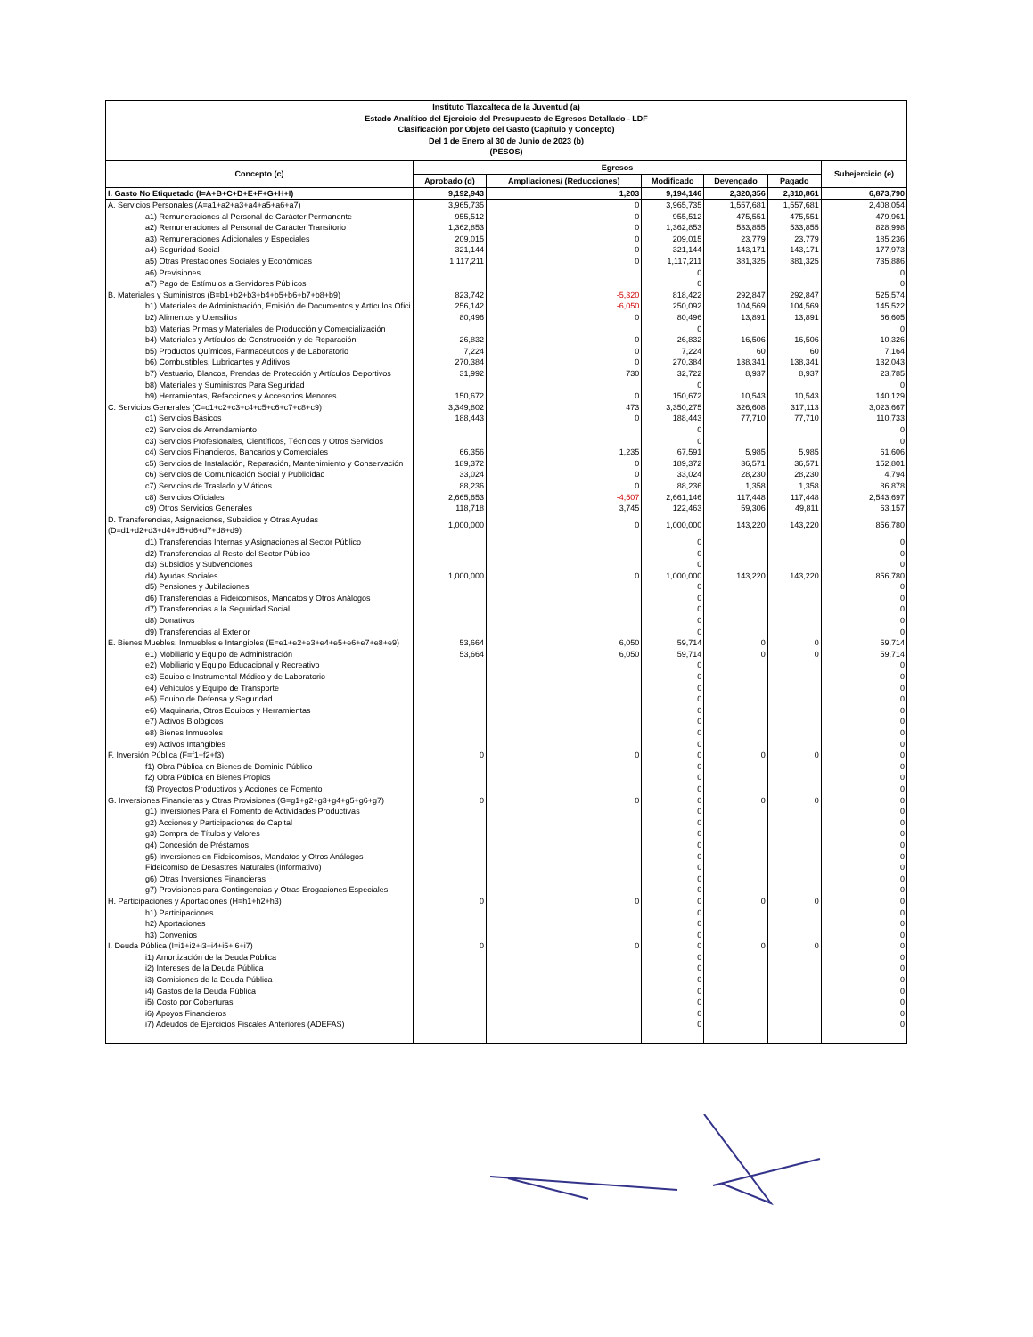Instituto Tlaxcalteca de la Juventud (a)
Estado Analítico del Ejercicio del Presupuesto de Egresos Detallado - LDF
Clasificación por Objeto del Gasto (Capítulo y Concepto)
Del 1 de Enero al 30 de Junio de 2023 (b)
(PESOS)
| Concepto (c) | Egresos | | | | | Subejercicio (e) |
| --- | --- | --- | --- | --- | --- | --- |
| | Aprobado (d) | Ampliaciones/ (Reducciones) | Modificado | Devengado | Pagado | |
| I. Gasto No Etiquetado (I=A+B+C+D+E+F+G+H+I) | 9,192,943 | 1,203 | 9,194,146 | 2,320,356 | 2,310,861 | 6,873,790 |
| A. Servicios Personales (A=a1+a2+a3+a4+a5+a6+a7) | 3,965,735 | 0 | 3,965,735 | 1,557,681 | 1,557,681 | 2,408,054 |
| a1) Remuneraciones al Personal de Carácter Permanente | 955,512 | 0 | 955,512 | 475,551 | 475,551 | 479,961 |
| a2) Remuneraciones al Personal de Carácter Transitorio | 1,362,853 | 0 | 1,362,853 | 533,855 | 533,855 | 828,998 |
| a3) Remuneraciones Adicionales y Especiales | 209,015 | 0 | 209,015 | 23,779 | 23,779 | 185,236 |
| a4) Seguridad Social | 321,144 | 0 | 321,144 | 143,171 | 143,171 | 177,973 |
| a5) Otras Prestaciones Sociales y Económicas | 1,117,211 | 0 | 1,117,211 | 381,325 | 381,325 | 735,886 |
| a6) Previsiones | | | 0 | | | 0 |
| a7) Pago de Estímulos a Servidores Públicos | | | 0 | | | 0 |
| B. Materiales y Suministros (B=b1+b2+b3+b4+b5+b6+b7+b8+b9) | 823,742 | -5,320 | 818,422 | 292,847 | 292,847 | 525,574 |
| b1) Materiales de Administración, Emisión de Documentos y Artículos Ofici | 256,142 | -6,050 | 250,092 | 104,569 | 104,569 | 145,522 |
| b2) Alimentos y Utensilios | 80,496 | 0 | 80,496 | 13,891 | 13,891 | 66,605 |
| b3) Materias Primas y Materiales de Producción y Comercialización | | | 0 | | | 0 |
| b4) Materiales y Artículos de Construcción y de Reparación | 26,832 | 0 | 26,832 | 16,506 | 16,506 | 10,326 |
| b5) Productos Químicos, Farmacéuticos y de Laboratorio | 7,224 | 0 | 7,224 | 60 | 60 | 7,164 |
| b6) Combustibles, Lubricantes y Aditivos | 270,384 | 0 | 270,384 | 138,341 | 138,341 | 132,043 |
| b7) Vestuario, Blancos, Prendas de Protección y Artículos Deportivos | 31,992 | 730 | 32,722 | 8,937 | 8,937 | 23,785 |
| b8) Materiales y Suministros Para Seguridad | | | 0 | | | 0 |
| b9) Herramientas, Refacciones y Accesorios Menores | 150,672 | 0 | 150,672 | 10,543 | 10,543 | 140,129 |
| C. Servicios Generales (C=c1+c2+c3+c4+c5+c6+c7+c8+c9) | 3,349,802 | 473 | 3,350,275 | 326,608 | 317,113 | 3,023,667 |
| c1) Servicios Básicos | 188,443 | 0 | 188,443 | 77,710 | 77,710 | 110,733 |
| c2) Servicios de Arrendamiento | | | 0 | | | 0 |
| c3) Servicios Profesionales, Científicos, Técnicos y Otros Servicios | | | 0 | | | 0 |
| c4) Servicios Financieros, Bancarios y Comerciales | 66,356 | 1,235 | 67,591 | 5,985 | 5,985 | 61,606 |
| c5) Servicios de Instalación, Reparación, Mantenimiento y Conservación | 189,372 | 0 | 189,372 | 36,571 | 36,571 | 152,801 |
| c6) Servicios de Comunicación Social y Publicidad | 33,024 | 0 | 33,024 | 28,230 | 28,230 | 4,794 |
| c7) Servicios de Traslado y Viáticos | 88,236 | 0 | 88,236 | 1,358 | 1,358 | 86,878 |
| c8) Servicios Oficiales | 2,665,653 | -4,507 | 2,661,146 | 117,448 | 117,448 | 2,543,697 |
| c9) Otros Servicios Generales | 118,718 | 3,745 | 122,463 | 59,306 | 49,811 | 63,157 |
| D. Transferencias, Asignaciones, Subsidios y Otras Ayudas (D=d1+d2+d3+d4+d5+d6+d7+d8+d9) | 1,000,000 | 0 | 1,000,000 | 143,220 | 143,220 | 856,780 |
| d1) Transferencias Internas y Asignaciones al Sector Público | | | 0 | | | 0 |
| d2) Transferencias al Resto del Sector Público | | | 0 | | | 0 |
| d3) Subsidios y Subvenciones | | | 0 | | | 0 |
| d4) Ayudas Sociales | 1,000,000 | 0 | 1,000,000 | 143,220 | 143,220 | 856,780 |
| d5) Pensiones y Jubilaciones | | | 0 | | | 0 |
| d6) Transferencias a Fideicomisos, Mandatos y Otros Análogos | | | 0 | | | 0 |
| d7) Transferencias a la Seguridad Social | | | 0 | | | 0 |
| d8) Donativos | | | 0 | | | 0 |
| d9) Transferencias al Exterior | | | 0 | | | 0 |
| E. Bienes Muebles, Inmuebles e Intangibles (E=e1+e2+e3+e4+e5+e6+e7+e8+e9) | 53,664 | 6,050 | 59,714 | 0 | 0 | 59,714 |
| e1) Mobiliario y Equipo de Administración | 53,664 | 6,050 | 59,714 | 0 | 0 | 59,714 |
| e2) Mobiliario y Equipo Educacional y Recreativo | | | 0 | | | 0 |
| e3) Equipo e Instrumental Médico y de Laboratorio | | | 0 | | | 0 |
| e4) Vehículos y Equipo de Transporte | | | 0 | | | 0 |
| e5) Equipo de Defensa y Seguridad | | | 0 | | | 0 |
| e6) Maquinaria, Otros Equipos y Herramientas | | | 0 | | | 0 |
| e7) Activos Biológicos | | | 0 | | | 0 |
| e8) Bienes Inmuebles | | | 0 | | | 0 |
| e9) Activos Intangibles | | | 0 | | | 0 |
| F. Inversión Pública (F=f1+f2+f3) | 0 | 0 | 0 | 0 | 0 | 0 |
| f1) Obra Pública en Bienes de Dominio Público | | | 0 | | | 0 |
| f2) Obra Pública en Bienes Propios | | | 0 | | | 0 |
| f3) Proyectos Productivos y Acciones de Fomento | | | 0 | | | 0 |
| G. Inversiones Financieras y Otras Provisiones (G=g1+g2+g3+g4+g5+g6+g7) | 0 | 0 | 0 | 0 | 0 | 0 |
| g1) Inversiones Para el Fomento de Actividades Productivas | | | 0 | | | 0 |
| g2) Acciones y Participaciones de Capital | | | 0 | | | 0 |
| g3) Compra de Títulos y Valores | | | 0 | | | 0 |
| g4) Concesión de Préstamos | | | 0 | | | 0 |
| g5) Inversiones en Fideicomisos, Mandatos y Otros Análogos | | | 0 | | | 0 |
| Fideicomiso de Desastres Naturales (Informativo) | | | 0 | | | 0 |
| g6) Otras Inversiones Financieras | | | 0 | | | 0 |
| g7) Provisiones para Contingencias y Otras Erogaciones Especiales | | | 0 | | | 0 |
| H. Participaciones y Aportaciones (H=h1+h2+h3) | 0 | 0 | 0 | 0 | 0 | 0 |
| h1) Participaciones | | | 0 | | | 0 |
| h2) Aportaciones | | | 0 | | | 0 |
| h3) Convenios | | | 0 | | | 0 |
| I. Deuda Pública (I=i1+i2+i3+i4+i5+i6+i7) | 0 | 0 | 0 | 0 | 0 | 0 |
| i1) Amortización de la Deuda Pública | | | 0 | | | 0 |
| i2) Intereses de la Deuda Pública | | | 0 | | | 0 |
| i3) Comisiones de la Deuda Pública | | | 0 | | | 0 |
| i4) Gastos de la Deuda Pública | | | 0 | | | 0 |
| i5) Costo por Coberturas | | | 0 | | | 0 |
| i6) Apoyos Financieros | | | 0 | | | 0 |
| i7) Adeudos de Ejercicios Fiscales Anteriores (ADEFAS) | | | 0 | | | 0 |